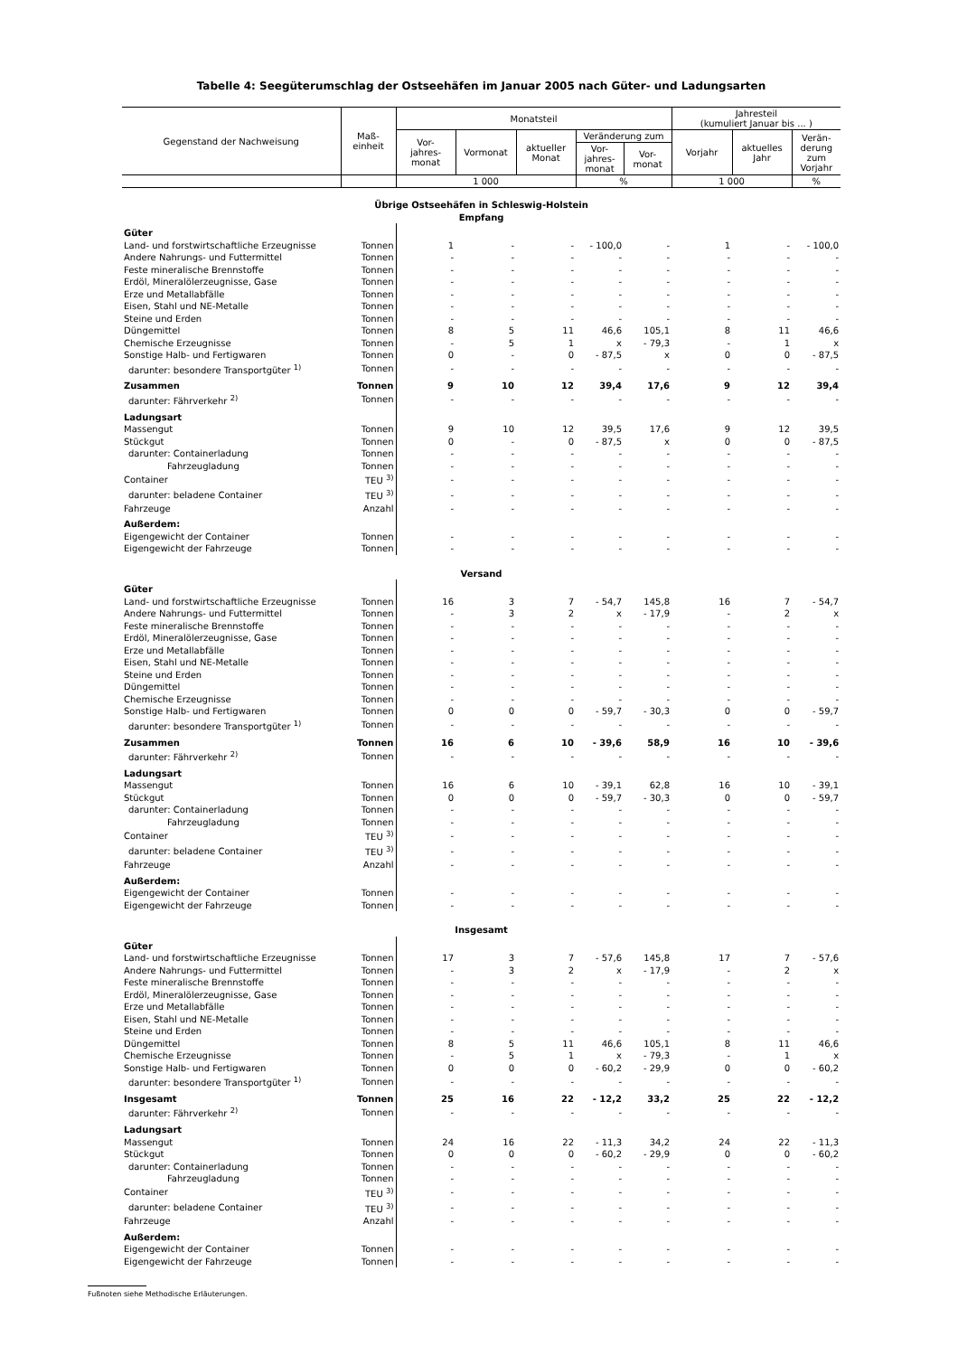Tabelle 4: Seegüterumschlag der Ostseehäfen im Januar 2005 nach Güter- und Ladungsarten
| Gegenstand der Nachweisung | Maß- einheit | Monatsteil | | | | | Jahresteil (kumuliert Januar bis ... ) | | |
| | | Vor- jahres- monat | Vormonat | aktueller Monat | Veränderung zum | | Vorjahr | aktuelles Jahr | Verän- derung zum Vorjahr |
| | | | | | Vor- jahres- monat | Vor- monat | | | |
| | | 1 000 | | | % | | 1 000 | | % |
| Übrige Ostseehäfen in Schleswig-Holstein Empfang | | | | | | | | | |
| Güter | | | | | | | | | |
| Land- und forstwirtschaftliche Erzeugnisse | Tonnen | 1 | - | - | - 100,0 | - | 1 | - | - 100,0 |
| Andere Nahrungs- und Futtermittel | Tonnen | - | - | - | - | - | - | - | - |
| Feste mineralische Brennstoffe | Tonnen | - | - | - | - | - | - | - | - |
| Erdöl, Mineralölerzeugnisse, Gase | Tonnen | - | - | - | - | - | - | - | - |
| Erze und Metallabfälle | Tonnen | - | - | - | - | - | - | - | - |
| Eisen, Stahl und NE-Metalle | Tonnen | - | - | - | - | - | - | - | - |
| Steine und Erden | Tonnen | - | - | - | - | - | - | - | - |
| Düngemittel | Tonnen | 8 | 5 | 11 | 46,6 | 105,1 | 8 | 11 | 46,6 |
| Chemische Erzeugnisse | Tonnen | - | 5 | 1 | x | - 79,3 | - | 1 | x |
| Sonstige Halb- und Fertigwaren | Tonnen | 0 | - | 0 | - 87,5 | x | 0 | 0 | - 87,5 |
| darunter: besondere Transportgüter <sup>1)</sup> | Tonnen | - | - | - | - | - | - | - | - |
| Zusammen | Tonnen | 9 | 10 | 12 | 39,4 | 17,6 | 9 | 12 | 39,4 |
| darunter: Fährverkehr <sup>2)</sup> | Tonnen | - | - | - | - | - | - | - | - |
| Ladungsart | | | | | | | | | |
| Massengut | Tonnen | 9 | 10 | 12 | 39,5 | 17,6 | 9 | 12 | 39,5 |
| Stückgut | Tonnen | 0 | - | 0 | - 87,5 | x | 0 | 0 | - 87,5 |
| darunter: Containerladung | Tonnen | - | - | - | - | - | - | - | - |
| Fahrzeugladung | Tonnen | - | - | - | - | - | - | - | - |
| Container | TEU <sup>3)</sup> | - | - | - | - | - | - | - | - |
| darunter: beladene Container | TEU <sup>3)</sup> | - | - | - | - | - | - | - | - |
| Fahrzeuge | Anzahl | - | - | - | - | - | - | - | - |
| Außerdem: | | | | | | | | | |
| Eigengewicht der Container | Tonnen | - | - | - | - | - | - | - | - |
| Eigengewicht der Fahrzeuge | Tonnen | - | - | - | - | - | - | - | - |
| Versand | | | | | | | | | |
| Güter | | | | | | | | | |
| Land- und forstwirtschaftliche Erzeugnisse | Tonnen | 16 | 3 | 7 | - 54,7 | 145,8 | 16 | 7 | - 54,7 |
| Andere Nahrungs- und Futtermittel | Tonnen | - | 3 | 2 | x | - 17,9 | - | 2 | x |
| Feste mineralische Brennstoffe | Tonnen | - | - | - | - | - | - | - | - |
| Erdöl, Mineralölerzeugnisse, Gase | Tonnen | - | - | - | - | - | - | - | - |
| Erze und Metallabfälle | Tonnen | - | - | - | - | - | - | - | - |
| Eisen, Stahl und NE-Metalle | Tonnen | - | - | - | - | - | - | - | - |
| Steine und Erden | Tonnen | - | - | - | - | - | - | - | - |
| Düngemittel | Tonnen | - | - | - | - | - | - | - | - |
| Chemische Erzeugnisse | Tonnen | - | - | - | - | - | - | - | - |
| Sonstige Halb- und Fertigwaren | Tonnen | 0 | 0 | 0 | - 59,7 | - 30,3 | 0 | 0 | - 59,7 |
| darunter: besondere Transportgüter <sup>1)</sup> | Tonnen | - | - | - | - | - | - | - | - |
| Zusammen | Tonnen | 16 | 6 | 10 | - 39,6 | 58,9 | 16 | 10 | - 39,6 |
| darunter: Fährverkehr <sup>2)</sup> | Tonnen | - | - | - | - | - | - | - | - |
| Ladungsart | | | | | | | | | |
| Massengut | Tonnen | 16 | 6 | 10 | - 39,1 | 62,8 | 16 | 10 | - 39,1 |
| Stückgut | Tonnen | 0 | 0 | 0 | - 59,7 | - 30,3 | 0 | 0 | - 59,7 |
| darunter: Containerladung | Tonnen | - | - | - | - | - | - | - | - |
| Fahrzeugladung | Tonnen | - | - | - | - | - | - | - | - |
| Container | TEU <sup>3)</sup> | - | - | - | - | - | - | - | - |
| darunter: beladene Container | TEU <sup>3)</sup> | - | - | - | - | - | - | - | - |
| Fahrzeuge | Anzahl | - | - | - | - | - | - | - | - |
| Außerdem: | | | | | | | | | |
| Eigengewicht der Container | Tonnen | - | - | - | - | - | - | - | - |
| Eigengewicht der Fahrzeuge | Tonnen | - | - | - | - | - | - | - | - |
| Insgesamt | | | | | | | | | |
| Güter | | | | | | | | | |
| Land- und forstwirtschaftliche Erzeugnisse | Tonnen | 17 | 3 | 7 | - 57,6 | 145,8 | 17 | 7 | - 57,6 |
| Andere Nahrungs- und Futtermittel | Tonnen | - | 3 | 2 | x | - 17,9 | - | 2 | x |
| Feste mineralische Brennstoffe | Tonnen | - | - | - | - | - | - | - | - |
| Erdöl, Mineralölerzeugnisse, Gase | Tonnen | - | - | - | - | - | - | - | - |
| Erze und Metallabfälle | Tonnen | - | - | - | - | - | - | - | - |
| Eisen, Stahl und NE-Metalle | Tonnen | - | - | - | - | - | - | - | - |
| Steine und Erden | Tonnen | - | - | - | - | - | - | - | - |
| Düngemittel | Tonnen | 8 | 5 | 11 | 46,6 | 105,1 | 8 | 11 | 46,6 |
| Chemische Erzeugnisse | Tonnen | - | 5 | 1 | x | - 79,3 | - | 1 | x |
| Sonstige Halb- und Fertigwaren | Tonnen | 0 | 0 | 0 | - 60,2 | - 29,9 | 0 | 0 | - 60,2 |
| darunter: besondere Transportgüter <sup>1)</sup> | Tonnen | - | - | - | - | - | - | - | - |
| Insgesamt | Tonnen | 25 | 16 | 22 | - 12,2 | 33,2 | 25 | 22 | - 12,2 |
| darunter: Fährverkehr <sup>2)</sup> | Tonnen | - | - | - | - | - | - | - | - |
| Ladungsart | | | | | | | | | |
| Massengut | Tonnen | 24 | 16 | 22 | - 11,3 | 34,2 | 24 | 22 | - 11,3 |
| Stückgut | Tonnen | 0 | 0 | 0 | - 60,2 | - 29,9 | 0 | 0 | - 60,2 |
| darunter: Containerladung | Tonnen | - | - | - | - | - | - | - | - |
| Fahrzeugladung | Tonnen | - | - | - | - | - | - | - | - |
| Container | TEU <sup>3)</sup> | - | - | - | - | - | - | - | - |
| darunter: beladene Container | TEU <sup>3)</sup> | - | - | - | - | - | - | - | - |
| Fahrzeuge | Anzahl | - | - | - | - | - | - | - | - |
| Außerdem: | | | | | | | | | |
| Eigengewicht der Container | Tonnen | - | - | - | - | - | - | - | - |
| Eigengewicht der Fahrzeuge | Tonnen | - | - | - | - | - | - | - | - |
Fußnoten siehe Methodische Erläuterungen.